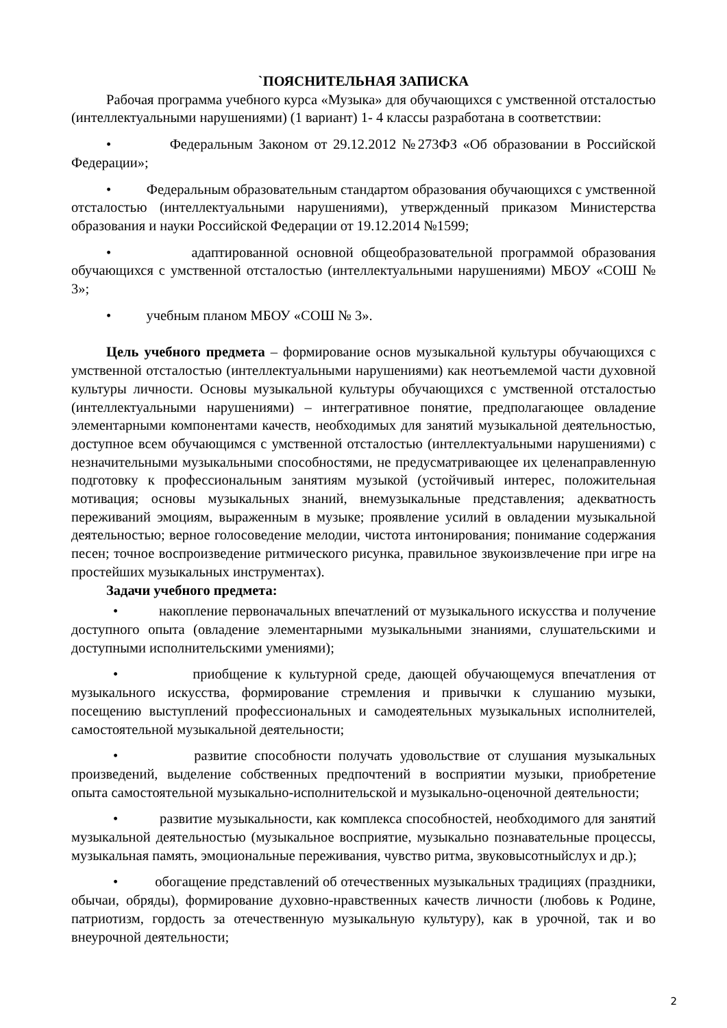`ПОЯСНИТЕЛЬНАЯ ЗАПИСКА
Рабочая программа учебного курса «Музыка» для обучающихся с умственной отсталостью (интеллектуальными нарушениями) (1 вариант) 1- 4 классы разработана в соответствии:
• Федеральным Законом от 29.12.2012 №273ФЗ «Об образовании в Российской Федерации»;
• Федеральным образовательным стандартом образования обучающихся с умственной отсталостью (интеллектуальными нарушениями), утвержденный приказом Министерства образования и науки Российской Федерации от 19.12.2014 №1599;
• адаптированной основной общеобразовательной программой образования обучающихся с умственной отсталостью (интеллектуальными нарушениями) МБОУ «СОШ № 3»;
• учебным планом МБОУ «СОШ № 3».
Цель учебного предмета – формирование основ музыкальной культуры обучающихся с умственной отсталостью (интеллектуальными нарушениями) как неотъемлемой части духовной культуры личности. Основы музыкальной культуры обучающихся с умственной отсталостью (интеллектуальными нарушениями) – интегративное понятие, предполагающее овладение элементарными компонентами качеств, необходимых для занятий музыкальной деятельностью, доступное всем обучающимся с умственной отсталостью (интеллектуальными нарушениями) с незначительными музыкальными способностями, не предусматривающее их целенаправленную подготовку к профессиональным занятиям музыкой (устойчивый интерес, положительная мотивация; основы музыкальных знаний, внемузыкальные представления; адекватность переживаний эмоциям, выраженным в музыке; проявление усилий в овладении музыкальной деятельностью; верное голосоведение мелодии, чистота интонирования; понимание содержания песен; точное воспроизведение ритмического рисунка, правильное звукоизвлечение при игре на простейших музыкальных инструментах).
Задачи учебного предмета:
• накопление первоначальных впечатлений от музыкального искусства и получение доступного опыта (овладение элементарными музыкальными знаниями, слушательскими и доступными исполнительскими умениями);
• приобщение к культурной среде, дающей обучающемуся впечатления от музыкального искусства, формирование стремления и привычки к слушанию музыки, посещению выступлений профессиональных и самодеятельных музыкальных исполнителей, самостоятельной музыкальной деятельности;
• развитие способности получать удовольствие от слушания музыкальных произведений, выделение собственных предпочтений в восприятии музыки, приобретение опыта самостоятельной музыкально-исполнительской и музыкально-оценочной деятельности;
• развитие музыкальности, как комплекса способностей, необходимого для занятий музыкальной деятельностью (музыкальное восприятие, музыкально познавательные процессы, музыкальная память, эмоциональные переживания, чувство ритма, звуковысотныйслух и др.);
• обогащение представлений об отечественных музыкальных традициях (праздники, обычаи, обряды), формирование духовно-нравственных качеств личности (любовь к Родине, патриотизм, гордость за отечественную музыкальную культуру), как в урочной, так и во внеурочной деятельности;
2